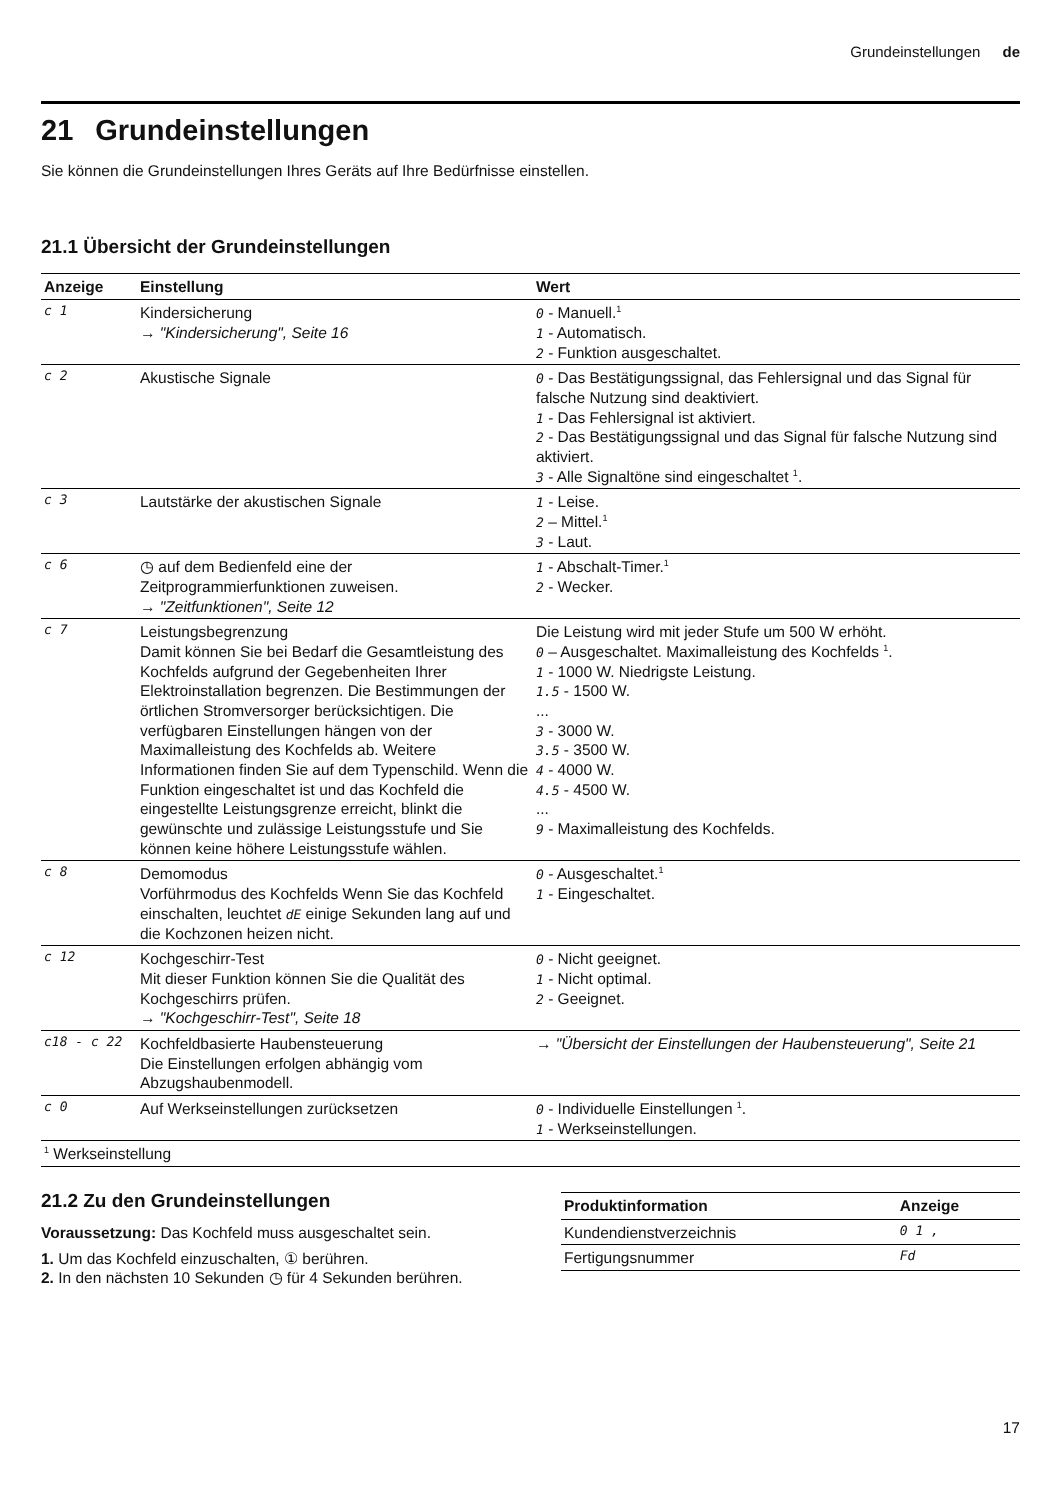Grundeinstellungen de
21 Grundeinstellungen
Sie können die Grundeinstellungen Ihres Geräts auf Ihre Bedürfnisse einstellen.
21.1 Übersicht der Grundeinstellungen
| Anzeige | Einstellung | Wert |
| --- | --- | --- |
| c 1 | Kindersicherung → "Kindersicherung", Seite 16 | 0 - Manuell.<sup>1</sup> 1 - Automatisch. 2 - Funktion ausgeschaltet. |
| c 2 | Akustische Signale | 0 - Das Bestätigungssignal, das Fehlersignal und das Signal für falsche Nutzung sind deaktiviert. 1 - Das Fehlersignal ist aktiviert. 2 - Das Bestätigungssignal und das Signal für falsche Nutzung sind aktiviert. 3 - Alle Signaltöne sind eingeschaltet <sup>1</sup>. |
| c 3 | Lautstärke der akustischen Signale | 1 - Leise. 2 – Mittel.<sup>1</sup> 3 - Laut. |
| c 6 | ◷ auf dem Bedienfeld eine der Zeitprogrammierfunktionen zuweisen. → "Zeitfunktionen", Seite 12 | 1 - Abschalt-Timer.<sup>1</sup> 2 - Wecker. |
| c 7 | Leistungsbegrenzung Damit können Sie bei Bedarf die Gesamtleistung des Kochfelds aufgrund der Gegebenheiten Ihrer Elektroinstallation begrenzen. Die Bestimmungen der örtlichen Stromversorger berücksichtigen. Die verfügbaren Einstellungen hängen von der Maximalleistung des Kochfelds ab. Weitere Informationen finden Sie auf dem Typenschild. Wenn die Funktion eingeschaltet ist und das Kochfeld die eingestellte Leistungsgrenze erreicht, blinkt die gewünschte und zulässige Leistungsstufe und Sie können keine höhere Leistungsstufe wählen. | Die Leistung wird mit jeder Stufe um 500 W erhöht. 0 – Ausgeschaltet. Maximalleistung des Kochfelds <sup>1</sup>. 1 - 1000 W. Niedrigste Leistung. 1.5 - 1500 W. ... 3 - 3000 W. 3.5 - 3500 W. 4 - 4000 W. 4.5 - 4500 W. ... 9 - Maximalleistung des Kochfelds. |
| c 8 | Demomodus Vorführmodus des Kochfelds Wenn Sie das Kochfeld einschalten, leuchtet dE einige Sekunden lang auf und die Kochzonen heizen nicht. | 0 - Ausgeschaltet.<sup>1</sup> 1 - Eingeschaltet. |
| c 12 | Kochgeschirr-Test Mit dieser Funktion können Sie die Qualität des Kochgeschirrs prüfen. → "Kochgeschirr-Test", Seite 18 | 0 - Nicht geeignet. 1 - Nicht optimal. 2 - Geeignet. |
| c18 - c 22 | Kochfeldbasierte Haubensteuerung Die Einstellungen erfolgen abhängig vom Abzugshaubenmodell. | → "Übersicht der Einstellungen der Haubensteuerung", Seite 21 |
| c 0 | Auf Werkseinstellungen zurücksetzen | 0 - Individuelle Einstellungen <sup>1</sup>. 1 - Werkseinstellungen. |
| <sup>1</sup> Werkseinstellung | | |
21.2 Zu den Grundeinstellungen
Voraussetzung: Das Kochfeld muss ausgeschaltet sein.
1. Um das Kochfeld einzuschalten, ① berühren.
2. In den nächsten 10 Sekunden ◷ für 4 Sekunden berühren.
| Produktinformation | Anzeige |
| --- | --- |
| Kundendienstverzeichnis | 0 1 , |
| Fertigungsnummer | Fd |
17